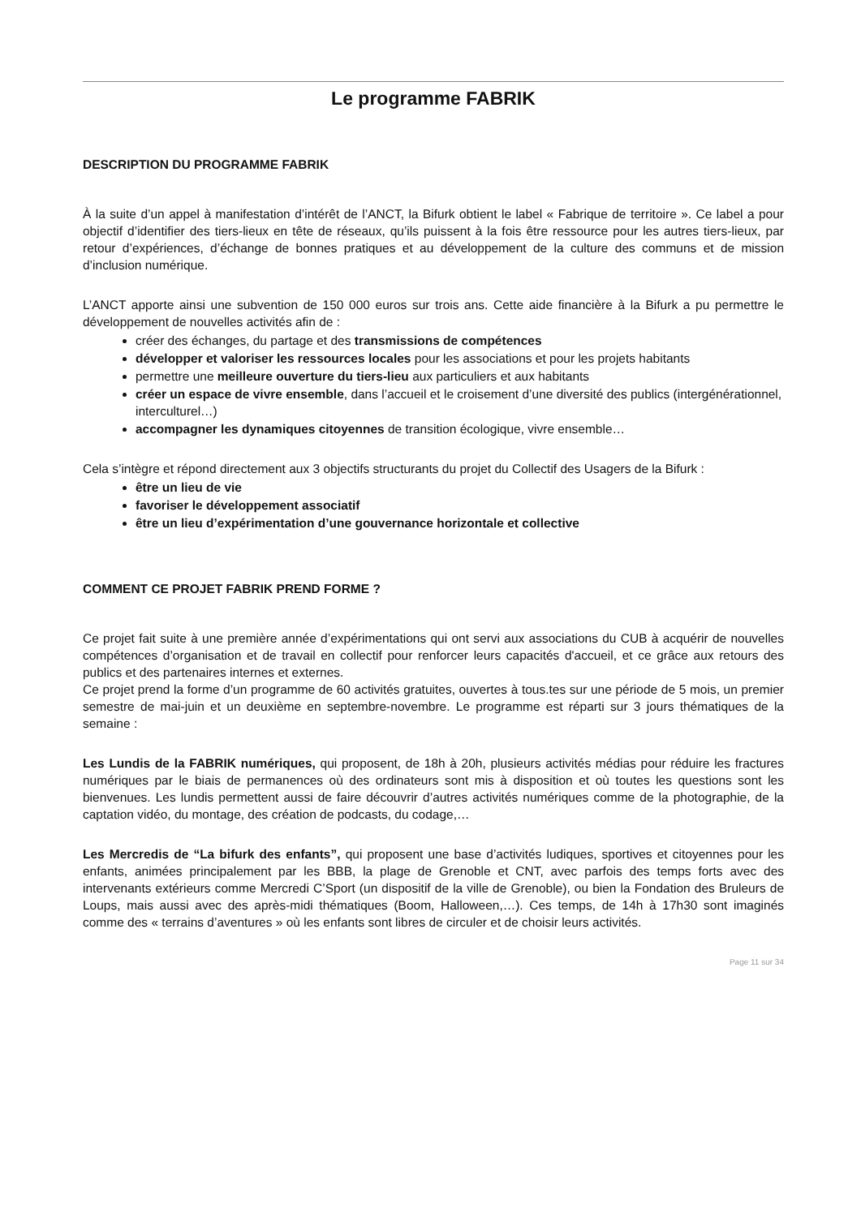Le programme FABRIK
DESCRIPTION DU PROGRAMME FABRIK
À la suite d’un appel à manifestation d’intérêt de l’ANCT, la Bifurk obtient le label « Fabrique de territoire ». Ce label a pour objectif d’identifier des tiers-lieux en tête de réseaux, qu’ils puissent à la fois être ressource pour les autres tiers-lieux, par retour d’expériences, d’échange de bonnes pratiques et au développement de la culture des communs et de mission d’inclusion numérique.
L’ANCT apporte ainsi une subvention de 150 000 euros sur trois ans. Cette aide financière à la Bifurk a pu permettre le développement de nouvelles activités afin de :
créer des échanges, du partage et des transmissions de compétences
développer et valoriser les ressources locales pour les associations et pour les projets habitants
permettre une meilleure ouverture du tiers-lieu aux particuliers et aux habitants
créer un espace de vivre ensemble, dans l’accueil et le croisement d’une diversité des publics (intergénérationnel, interculturel…)
accompagner les dynamiques citoyennes de transition écologique, vivre ensemble…
Cela s’intègre et répond directement aux 3 objectifs structurants du projet du Collectif des Usagers de la Bifurk :
être un lieu de vie
favoriser le développement associatif
être un lieu d’expérimentation d’une gouvernance horizontale et collective
COMMENT CE PROJET FABRIK PREND FORME ?
Ce projet fait suite à une première année d’expérimentations qui ont servi aux associations du CUB à acquérir de nouvelles compétences d’organisation et de travail en collectif pour renforcer leurs capacités d'accueil, et ce grâce aux retours des publics et des partenaires internes et externes.
Ce projet prend la forme d’un programme de 60 activités gratuites, ouvertes à tous.tes sur une période de 5 mois, un premier semestre de mai-juin et un deuxième en septembre-novembre. Le programme est réparti sur 3 jours thématiques de la semaine :
Les Lundis de la FABRIK numériques, qui proposent, de 18h à 20h, plusieurs activités médias pour réduire les fractures numériques par le biais de permanences où des ordinateurs sont mis à disposition et où toutes les questions sont les bienvenues. Les lundis permettent aussi de faire découvrir d’autres activités numériques comme de la photographie, de la captation vidéo, du montage, des création de podcasts, du codage,…
Les Mercredis de “La bifurk des enfants”, qui proposent une base d’activités ludiques, sportives et citoyennes pour les enfants, animées principalement par les BBB, la plage de Grenoble et CNT, avec parfois des temps forts avec des intervenants extérieurs comme Mercredi C’Sport (un dispositif de la ville de Grenoble), ou bien la Fondation des Bruleurs de Loups, mais aussi avec des après-midi thématiques (Boom, Halloween,…). Ces temps, de 14h à 17h30 sont imaginés comme des « terrains d’aventures » où les enfants sont libres de circuler et de choisir leurs activités.
Page 11 sur 34